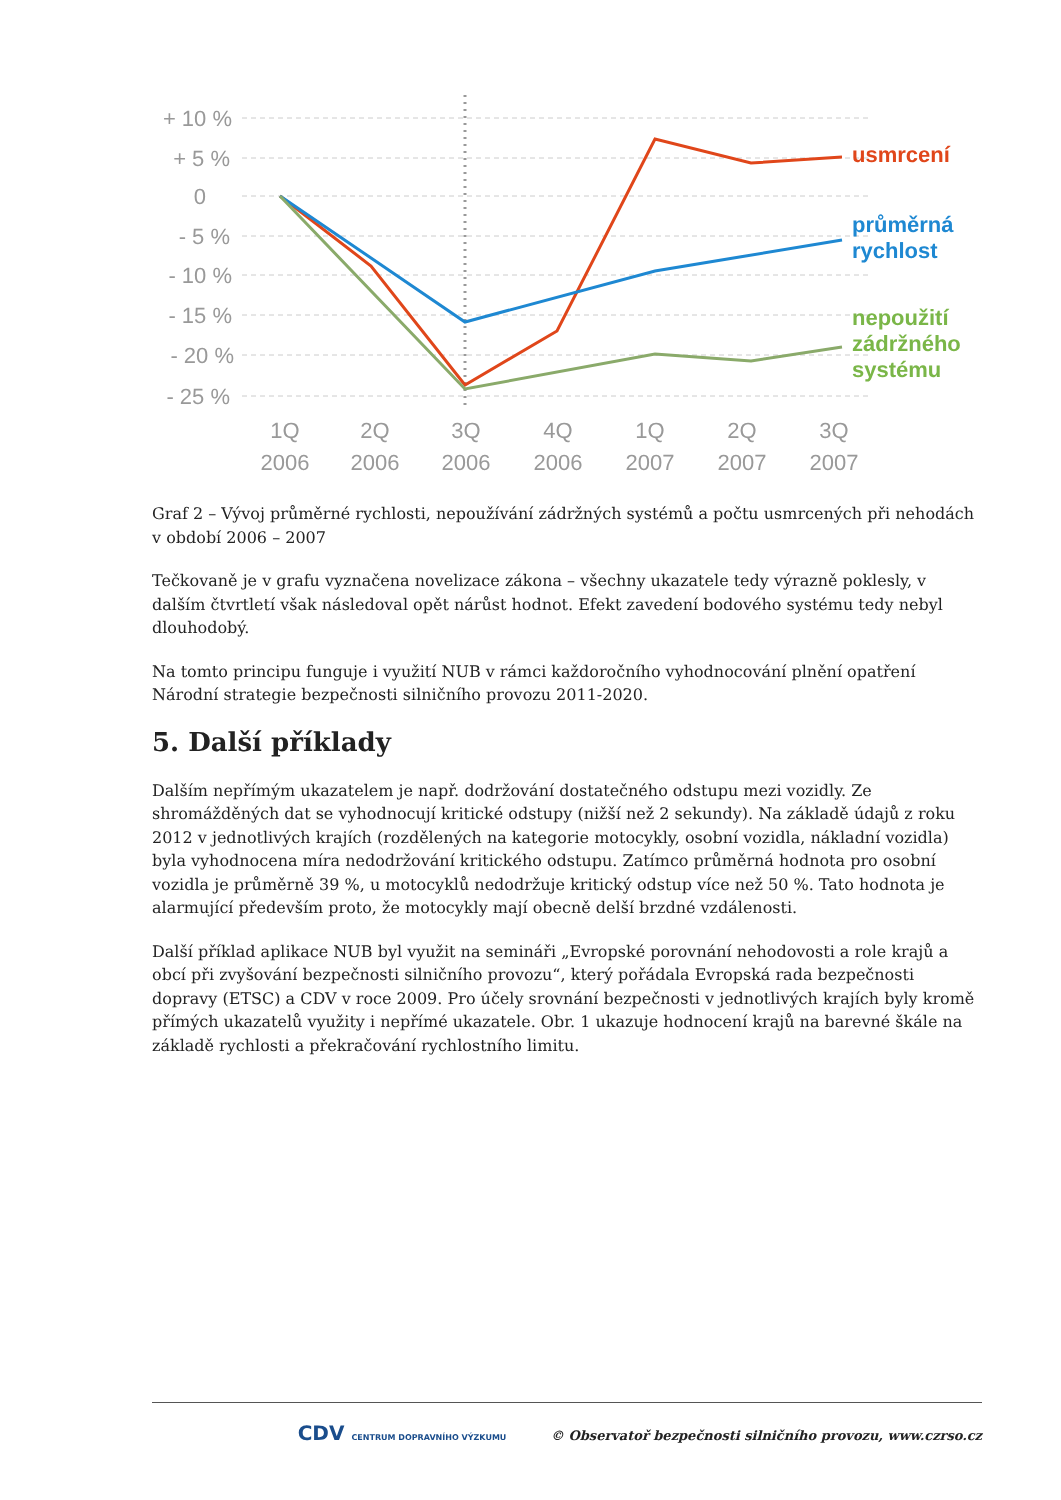+ 10 %
+ 5 %
0
- 5 %
- 10 %
- 15 %
- 20 %
- 25 %
1Q
2006
2Q
2006
3Q
2006
4Q
2006
1Q
2007
2Q
2007
3Q
2007
usmrcení
průměrná
rychlost
nepoužití
zádržného
systému
Graf 2 – Vývoj průměrné rychlosti, nepoužívání zádržných systémů a počtu usmrcených při nehodách v období 2006 – 2007
Tečkovaně je v grafu vyznačena novelizace zákona – všechny ukazatele tedy výrazně poklesly, v dalším čtvrtletí však následoval opět nárůst hodnot. Efekt zavedení bodového systému tedy nebyl dlouhodobý.
Na tomto principu funguje i využití NUB v rámci každoročního vyhodnocování plnění opatření Národní strategie bezpečnosti silničního provozu 2011-2020.
5. Další příklady
Dalším nepřímým ukazatelem je např. dodržování dostatečného odstupu mezi vozidly. Ze shromážděných dat se vyhodnocují kritické odstupy (nižší než 2 sekundy). Na základě údajů z roku 2012 v jednotlivých krajích (rozdělených na kategorie motocykly, osobní vozidla, nákladní vozidla) byla vyhodnocena míra nedodržování kritického odstupu. Zatímco průměrná hodnota pro osobní vozidla je průměrně 39 %, u motocyklů nedodržuje kritický odstup více než 50 %. Tato hodnota je alarmující především proto, že motocykly mají obecně delší brzdné vzdálenosti.
Další příklad aplikace NUB byl využit na semináři „Evropské porovnání nehodovosti a role krajů a obcí při zvyšování bezpečnosti silničního provozu“, který pořádala Evropská rada bezpečnosti dopravy (ETSC) a CDV v roce 2009. Pro účely srovnání bezpečnosti v jednotlivých krajích byly kromě přímých ukazatelů využity i nepřímé ukazatele. Obr. 1 ukazuje hodnocení krajů na barevné škále na základě rychlosti a překračování rychlostního limitu.
CDV CENTRUM DOPRAVNÍHO VÝZKUMU © Observatoř bezpečnosti silničního provozu, www.czrso.cz